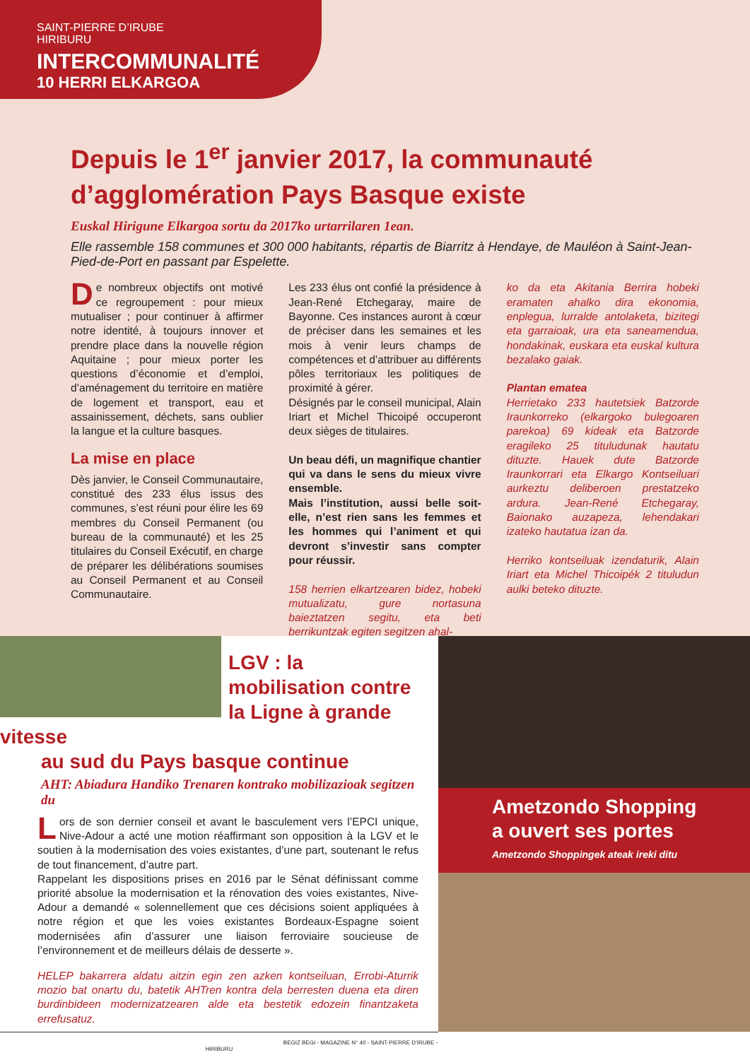SAINT-PIERRE D’IRUBE
HIRIBURU
INTERCOMMUNALITÉ
10 HERRI ELKARGOA
Depuis le 1<sup>er</sup> janvier 2017, la communauté d’agglomération Pays Basque existe
Euskal Hirigune Elkargoa sortu da 2017ko urtarrilaren 1ean.
Elle rassemble 158 communes et 300 000 habitants, répartis de Biarritz à Hendaye, de Mauléon à Saint-Jean-Pied-de-Port en passant par Espelette.
De nombreux objectifs ont motivé ce regroupement : pour mieux mutualiser ; pour continuer à affirmer notre identité, à toujours innover et prendre place dans la nouvelle région Aquitaine ; pour mieux porter les questions d’économie et d’emploi, d’aménagement du territoire en matière de logement et transport, eau et assainissement, déchets, sans oublier la langue et la culture basques.
La mise en place
Dès janvier, le Conseil Communautaire, constitué des 233 élus issus des communes, s’est réuni pour élire les 69 membres du Conseil Permanent (ou bureau de la communauté) et les 25 titulaires du Conseil Exécutif, en charge de préparer les délibérations soumises au Conseil Permanent et au Conseil Communautaire.
Les 233 élus ont confié la présidence à Jean-René Etchegaray, maire de Bayonne. Ces instances auront à cœur de préciser dans les semaines et les mois à venir leurs champs de compétences et d’attribuer au différents pôles territoriaux les politiques de proximité à gérer.
Désignés par le conseil municipal, Alain Iriart et Michel Thicoipé occuperont deux sièges de titulaires.
Un beau défi, un magnifique chantier qui va dans le sens du mieux vivre ensemble.
Mais l’institution, aussi belle soit-elle, n’est rien sans les femmes et les hommes qui l’animent et qui devront s’investir sans compter pour réussir.
158 herrien elkartzearen bidez, hobeki mutualizatu, gure nortasuna baieztatzen segitu, eta beti berrikuntzak egiten segitzen ahal-
ko da eta Akitania Berrira hobeki eramaten ahalko dira ekonomia, enplegua, lurralde antolaketa, bizitegi eta garraioak, ura eta saneamendua, hondakinak, euskara eta euskal kultura bezalako gaiak.
Plantan ematea
Herrietako 233 hautetsiek Batzorde Iraunkorreko (elkargoko bulegoaren parekoa) 69 kideak eta Batzorde eragileko 25 tituludunak hautatu dituzte. Hauek dute Batzorde Iraunkorrari eta Elkargo Kontseiluari aurkeztu deliberoen prestatzeko ardura. Jean-René Etchegaray, Baionako auzapeza, lehendakari izateko hautatua izan da.
Herriko kontseiluak izendaturik, Alain Iriart eta Michel Thicoipék 2 tituludun aulki beteko dituzte.
LGV : la mobilisation contre la Ligne à grande vitesse
au sud du Pays basque continue
AHT: Abiadura Handiko Trenaren kontrako mobilizazioak segitzen du
Lors de son dernier conseil et avant le basculement vers l’EPCI unique, Nive-Adour a acté une motion réaffirmant son opposition à la LGV et le soutien à la modernisation des voies existantes, d’une part, soutenant le refus de tout financement, d’autre part.
Rappelant les dispositions prises en 2016 par le Sénat définissant comme priorité absolue la modernisation et la rénovation des voies existantes, Nive-Adour a demandé « solennellement que ces décisions soient appliquées à notre région et que les voies existantes Bordeaux-Espagne soient modernisées afin d’assurer une liaison ferroviaire soucieuse de l’environnement et de meilleurs délais de desserte ».
HELEP bakarrera aldatu aitzin egin zen azken kontseiluan, Errobi-Aturrik mozio bat onartu du, batetik AHTren kontra dela berresten duena eta diren burdinbideen modernizatzearen alde eta bestetik edozein finantzaketa errefusatuz.
Ametzondo Shopping
a ouvert ses portes
Ametzondo Shoppingek ateak ireki ditu
BEGIZ BEGI - MAGAZINE N° 40 - SAINT-PIERRE D’IRUBE - HIRIBURU